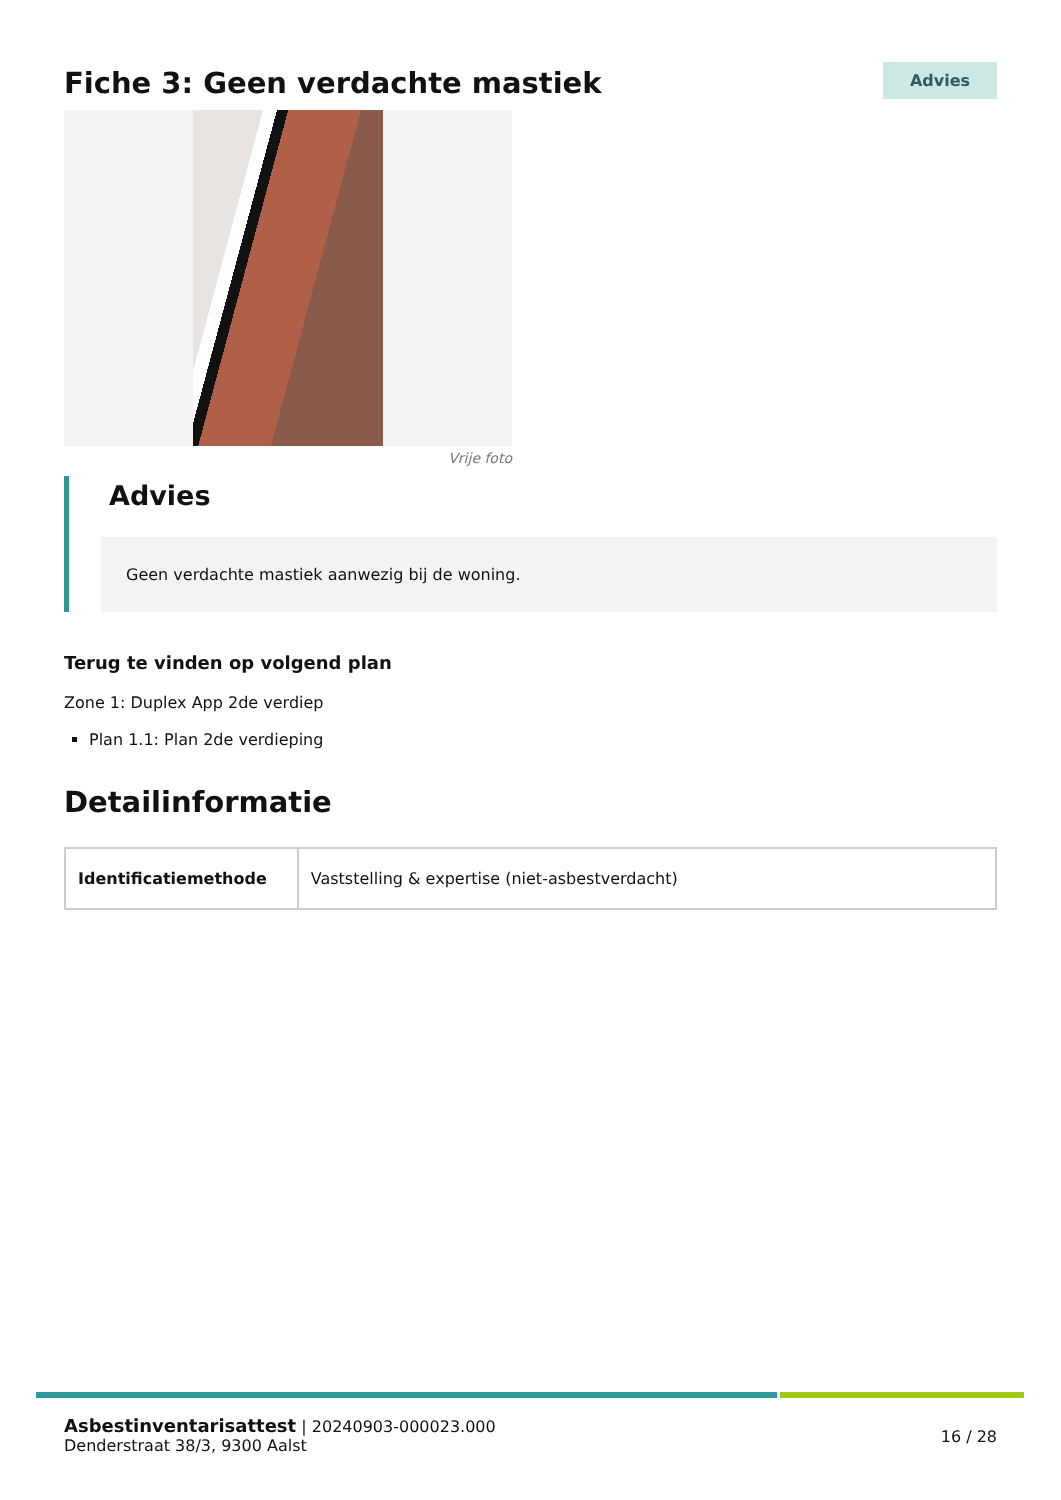Fiche 3: Geen verdachte mastiek
Advies
Vrije foto
Advies
Geen verdachte mastiek aanwezig bij de woning.
Terug te vinden op volgend plan
Zone 1: Duplex App 2de verdiep
Plan 1.1: Plan 2de verdieping
Detailinformatie
| Identificatiemethode | Vaststelling & expertise (niet-asbestverdacht) |
Asbestinventarisattest | 20240903-000023.000
Denderstraat 38/3, 9300 Aalst
16 / 28